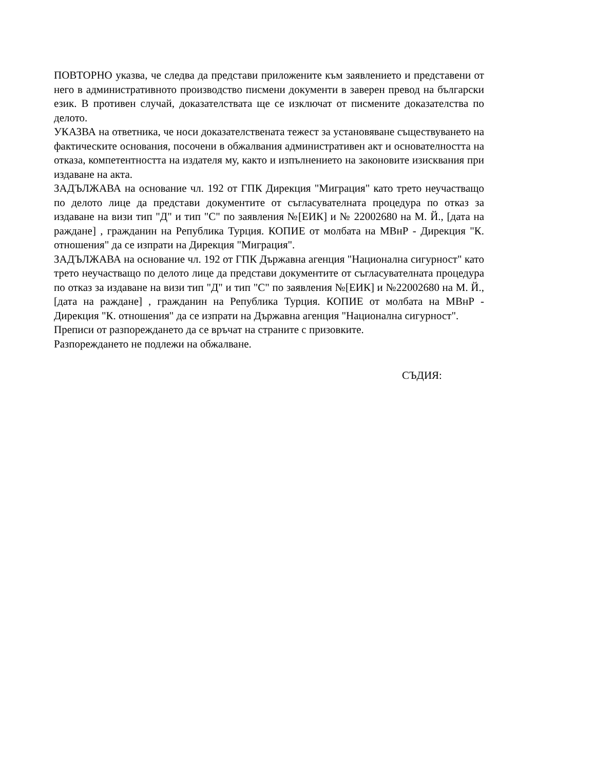ПОВТОРНО указва, че следва да представи приложените към заявлението и представени от него в административното производство писмени документи в заверен превод на български език. В противен случай, доказателствата ще се изключат от писмените доказателства по делото.
УКАЗВА на ответника, че носи доказателствената тежест за установяване съществуването на фактическите основания, посочени в обжалвания административен акт и основателността на отказа, компетентността на издателя му, както и изпълнението на законовите изисквания при издаване на акта.
ЗАДЪЛЖАВА на основание чл. 192 от ГПК Дирекция "Миграция" като трето неучастващо по делото лице да представи документите от съгласувателната процедура по отказ за издаване на визи тип "Д" и тип "С" по заявления №[ЕИК] и № 22002680 на М. Й., [дата на раждане] , гражданин на Република Турция. КОПИЕ от молбата на МВнР - Дирекция "К. отношения" да се изпрати на Дирекция "Миграция".
ЗАДЪЛЖАВА на основание чл. 192 от ГПК Държавна агенция "Национална сигурност" като трето неучастващо по делото лице да представи документите от съгласувателната процедура по отказ за издаване на визи тип "Д" и тип "С" по заявления №[ЕИК] и №22002680 на М. Й., [дата на раждане] , гражданин на Република Турция. КОПИЕ от молбата на МВнР - Дирекция "К. отношения" да се изпрати на Държавна агенция "Национална сигурност".
Преписи от разпореждането да се връчат на страните с призовките.
Разпореждането не подлежи на обжалване.
СЪДИЯ: